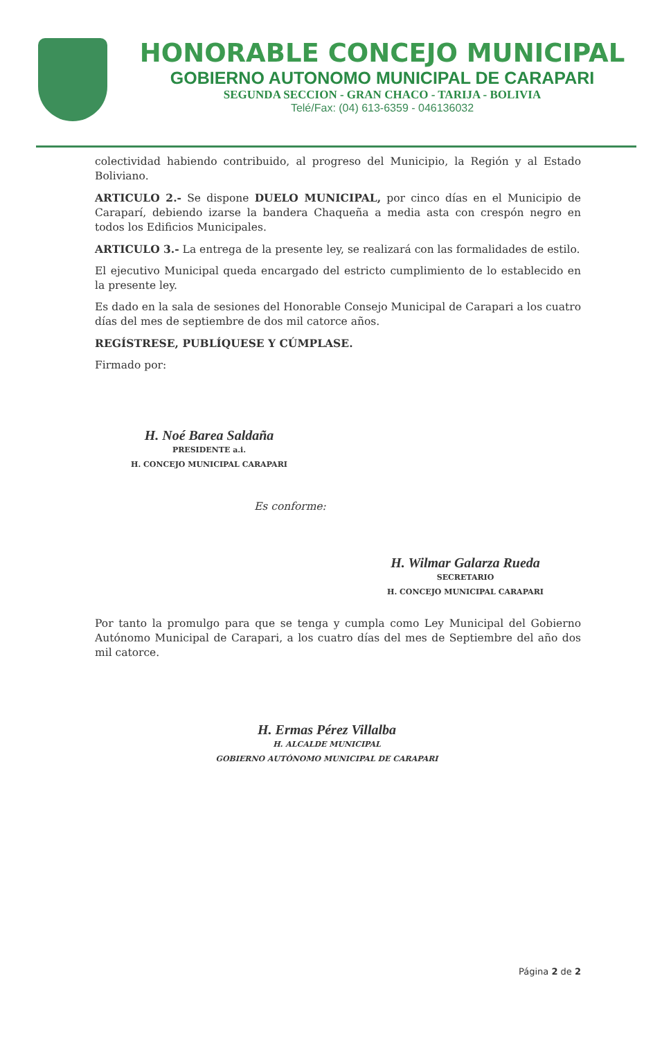HONORABLE CONCEJO MUNICIPAL
GOBIERNO AUTONOMO MUNICIPAL DE CARAPARI
SEGUNDA SECCION - GRAN CHACO - TARIJA - BOLIVIA
Telé/Fax: (04) 613-6359 - 046136032
colectividad habiendo contribuido, al progreso del Municipio, la Región y al Estado Boliviano.
ARTICULO 2.- Se dispone DUELO MUNICIPAL, por cinco días en el Municipio de Caraparí, debiendo izarse la bandera Chaqueña a media asta con crespón negro en todos los Edificios Municipales.
ARTICULO 3.- La entrega de la presente ley, se realizará con las formalidades de estilo.
El ejecutivo Municipal queda encargado del estricto cumplimiento de lo establecido en la presente ley.
Es dado en la sala de sesiones del Honorable Consejo Municipal de Carapari a los cuatro días del mes de septiembre de dos mil catorce años.
REGÍSTRESE, PUBLÍQUESE Y CÚMPLASE.
Firmado por:
H. Noé Barea Saldaña
PRESIDENTE a.i.
H. CONCEJO MUNICIPAL CARAPARI
Es conforme:
H. Wilmar Galarza Rueda
SECRETARIO
H. CONCEJO MUNICIPAL CARAPARI
Por tanto la promulgo para que se tenga y cumpla como Ley Municipal del Gobierno Autónomo Municipal de Carapari, a los cuatro días del mes de Septiembre del año dos mil catorce.
H. Ermas Pérez Villalba
H. ALCALDE MUNICIPAL
GOBIERNO AUTÓNOMO MUNICIPAL DE CARAPARI
Página 2 de 2